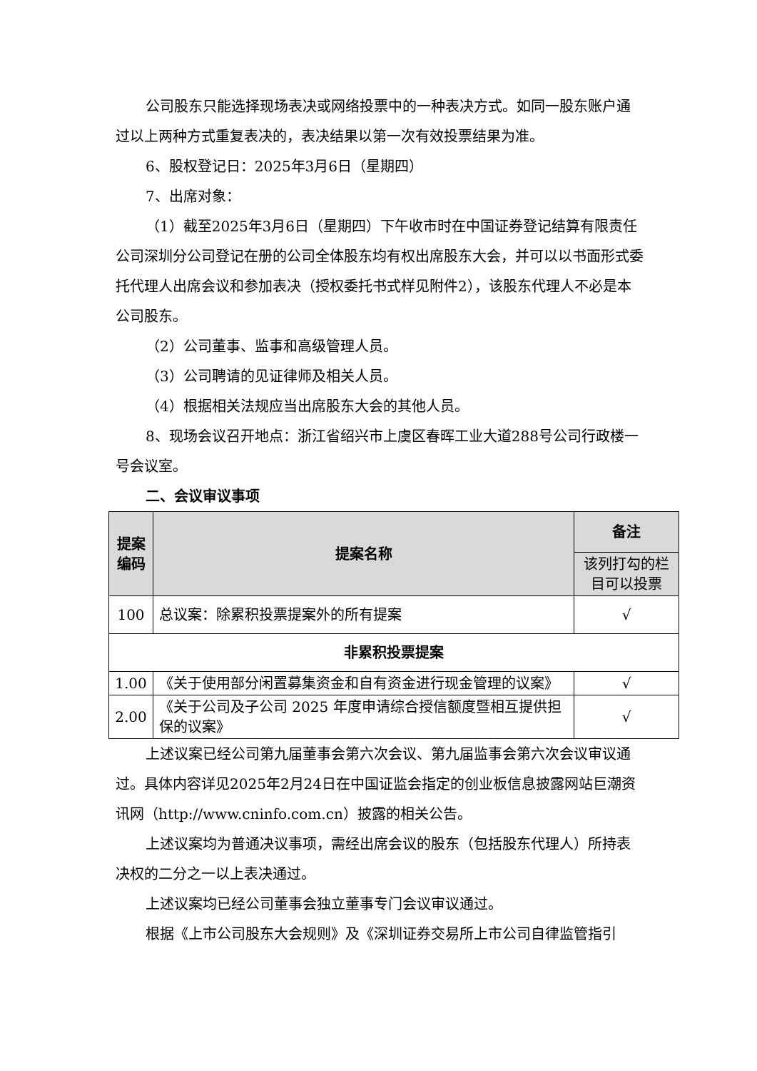公司股东只能选择现场表决或网络投票中的一种表决方式。如同一股东账户通过以上两种方式重复表决的，表决结果以第一次有效投票结果为准。
6、股权登记日：2025年3月6日（星期四）
7、出席对象：
（1）截至2025年3月6日（星期四）下午收市时在中国证券登记结算有限责任公司深圳分公司登记在册的公司全体股东均有权出席股东大会，并可以以书面形式委托代理人出席会议和参加表决（授权委托书式样见附件2），该股东代理人不必是本公司股东。
（2）公司董事、监事和高级管理人员。
（3）公司聘请的见证律师及相关人员。
（4）根据相关法规应当出席股东大会的其他人员。
8、现场会议召开地点：浙江省绍兴市上虞区春晖工业大道288号公司行政楼一号会议室。
二、会议审议事项
| 提案编码 | 提案名称 | 备注 |
| --- | --- | --- |
| | | 该列打勾的栏目可以投票 |
| 100 | 总议案：除累积投票提案外的所有提案 | √ |
| 非累积投票提案 | | |
| 1.00 | 《关于使用部分闲置募集资金和自有资金进行现金管理的议案》 | √ |
| 2.00 | 《关于公司及子公司 2025 年度申请综合授信额度暨相互提供担保的议案》 | √ |
上述议案已经公司第九届董事会第六次会议、第九届监事会第六次会议审议通过。具体内容详见2025年2月24日在中国证监会指定的创业板信息披露网站巨潮资讯网（http://www.cninfo.com.cn）披露的相关公告。
上述议案均为普通决议事项，需经出席会议的股东（包括股东代理人）所持表决权的二分之一以上表决通过。
上述议案均已经公司董事会独立董事专门会议审议通过。
根据《上市公司股东大会规则》及《深圳证券交易所上市公司自律监管指引